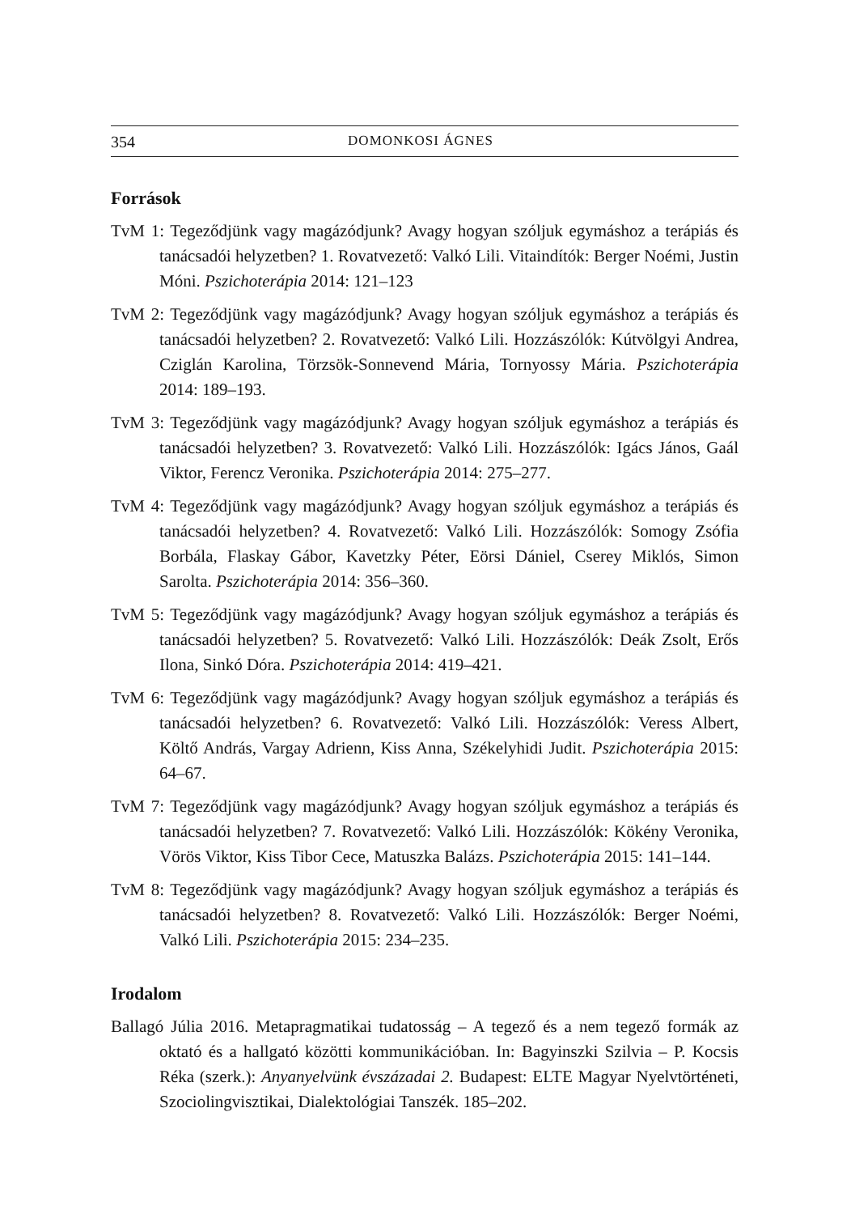354 DOMONKOSI ÁGNES
Források
TvM 1: Tegeződjünk vagy magázódjunk? Avagy hogyan szóljuk egymáshoz a terápiás és tanácsadói helyzetben? 1. Rovatvezető: Valkó Lili. Vitaindítók: Berger Noémi, Justin Móni. Pszichoterápia 2014: 121–123
TvM 2: Tegeződjünk vagy magázódjunk? Avagy hogyan szóljuk egymáshoz a terápiás és tanácsadói helyzetben? 2. Rovatvezető: Valkó Lili. Hozzászólók: Kútvölgyi Andrea, Cziglán Karolina, Törzsök-Sonnevend Mária, Tornyossy Mária. Pszichoterápia 2014: 189–193.
TvM 3: Tegeződjünk vagy magázódjunk? Avagy hogyan szóljuk egymáshoz a terápiás és tanácsadói helyzetben? 3. Rovatvezető: Valkó Lili. Hozzászólók: Igács János, Gaál Viktor, Ferencz Veronika. Pszichoterápia 2014: 275–277.
TvM 4: Tegeződjünk vagy magázódjunk? Avagy hogyan szóljuk egymáshoz a terápiás és tanácsadói helyzetben? 4. Rovatvezető: Valkó Lili. Hozzászólók: Somogy Zsófia Borbála, Flaskay Gábor, Kavetzky Péter, Eörsi Dániel, Cserey Miklós, Simon Sarolta. Pszichoterápia 2014: 356–360.
TvM 5: Tegeződjünk vagy magázódjunk? Avagy hogyan szóljuk egymáshoz a terápiás és tanácsadói helyzetben? 5. Rovatvezető: Valkó Lili. Hozzászólók: Deák Zsolt, Erős Ilona, Sinkó Dóra. Pszichoterápia 2014: 419–421.
TvM 6: Tegeződjünk vagy magázódjunk? Avagy hogyan szóljuk egymáshoz a terápiás és tanácsadói helyzetben? 6. Rovatvezető: Valkó Lili. Hozzászólók: Veress Albert, Költő András, Vargay Adrienn, Kiss Anna, Székelyhidi Judit. Pszichoterápia 2015: 64–67.
TvM 7: Tegeződjünk vagy magázódjunk? Avagy hogyan szóljuk egymáshoz a terápiás és tanácsadói helyzetben? 7. Rovatvezető: Valkó Lili. Hozzászólók: Kökény Veronika, Vörös Viktor, Kiss Tibor Cece, Matuszka Balázs. Pszichoterápia 2015: 141–144.
TvM 8: Tegeződjünk vagy magázódjunk? Avagy hogyan szóljuk egymáshoz a terápiás és tanácsadói helyzetben? 8. Rovatvezető: Valkó Lili. Hozzászólók: Berger Noémi, Valkó Lili. Pszichoterápia 2015: 234–235.
Irodalom
Ballagó Júlia 2016. Metapragmatikai tudatosság – A tegező és a nem tegező formák az oktató és a hallgató közötti kommunikációban. In: Bagyinszki Szilvia – P. Kocsis Réka (szerk.): Anyanyelvünk évszázadai 2. Budapest: ELTE Magyar Nyelvtörténeti, Szociolingvisztikai, Dialektológiai Tanszék. 185–202.